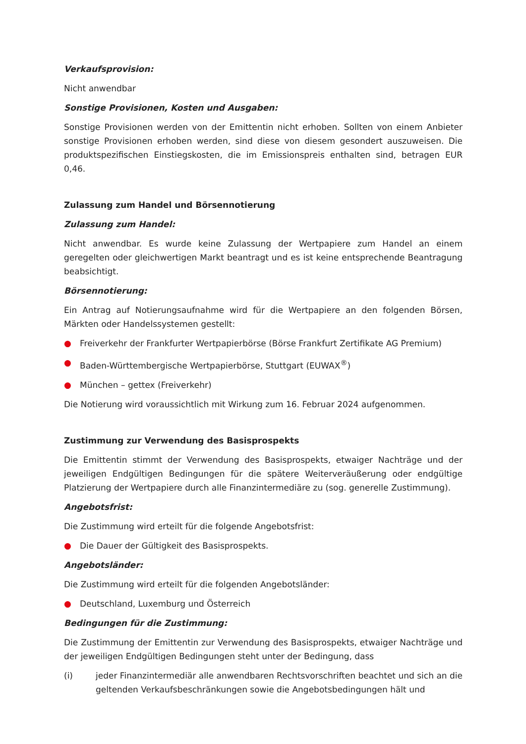Verkaufsprovision:
Nicht anwendbar
Sonstige Provisionen, Kosten und Ausgaben:
Sonstige Provisionen werden von der Emittentin nicht erhoben. Sollten von einem Anbieter sonstige Provisionen erhoben werden, sind diese von diesem gesondert auszuweisen. Die produktspezifischen Einstiegskosten, die im Emissionspreis enthalten sind, betragen EUR 0,46.
Zulassung zum Handel und Börsennotierung
Zulassung zum Handel:
Nicht anwendbar. Es wurde keine Zulassung der Wertpapiere zum Handel an einem geregelten oder gleichwertigen Markt beantragt und es ist keine entsprechende Beantragung beabsichtigt.
Börsennotierung:
Ein Antrag auf Notierungsaufnahme wird für die Wertpapiere an den folgenden Börsen, Märkten oder Handelssystemen gestellt:
● Freiverkehr der Frankfurter Wertpapierbörse (Börse Frankfurt Zertifikate AG Premium)
● Baden-Württembergische Wertpapierbörse, Stuttgart (EUWAX<sup>®</sup>)
● München – gettex (Freiverkehr)
Die Notierung wird voraussichtlich mit Wirkung zum 16. Februar 2024 aufgenommen.
Zustimmung zur Verwendung des Basisprospekts
Die Emittentin stimmt der Verwendung des Basisprospekts, etwaiger Nachträge und der jeweiligen Endgültigen Bedingungen für die spätere Weiterveräußerung oder endgültige Platzierung der Wertpapiere durch alle Finanzintermediäre zu (sog. generelle Zustimmung).
Angebotsfrist:
Die Zustimmung wird erteilt für die folgende Angebotsfrist:
● Die Dauer der Gültigkeit des Basisprospekts.
Angebotsländer:
Die Zustimmung wird erteilt für die folgenden Angebotsländer:
● Deutschland, Luxemburg und Österreich
Bedingungen für die Zustimmung:
Die Zustimmung der Emittentin zur Verwendung des Basisprospekts, etwaiger Nachträge und der jeweiligen Endgültigen Bedingungen steht unter der Bedingung, dass
(i) jeder Finanzintermediär alle anwendbaren Rechtsvorschriften beachtet und sich an die geltenden Verkaufsbeschränkungen sowie die Angebotsbedingungen hält und